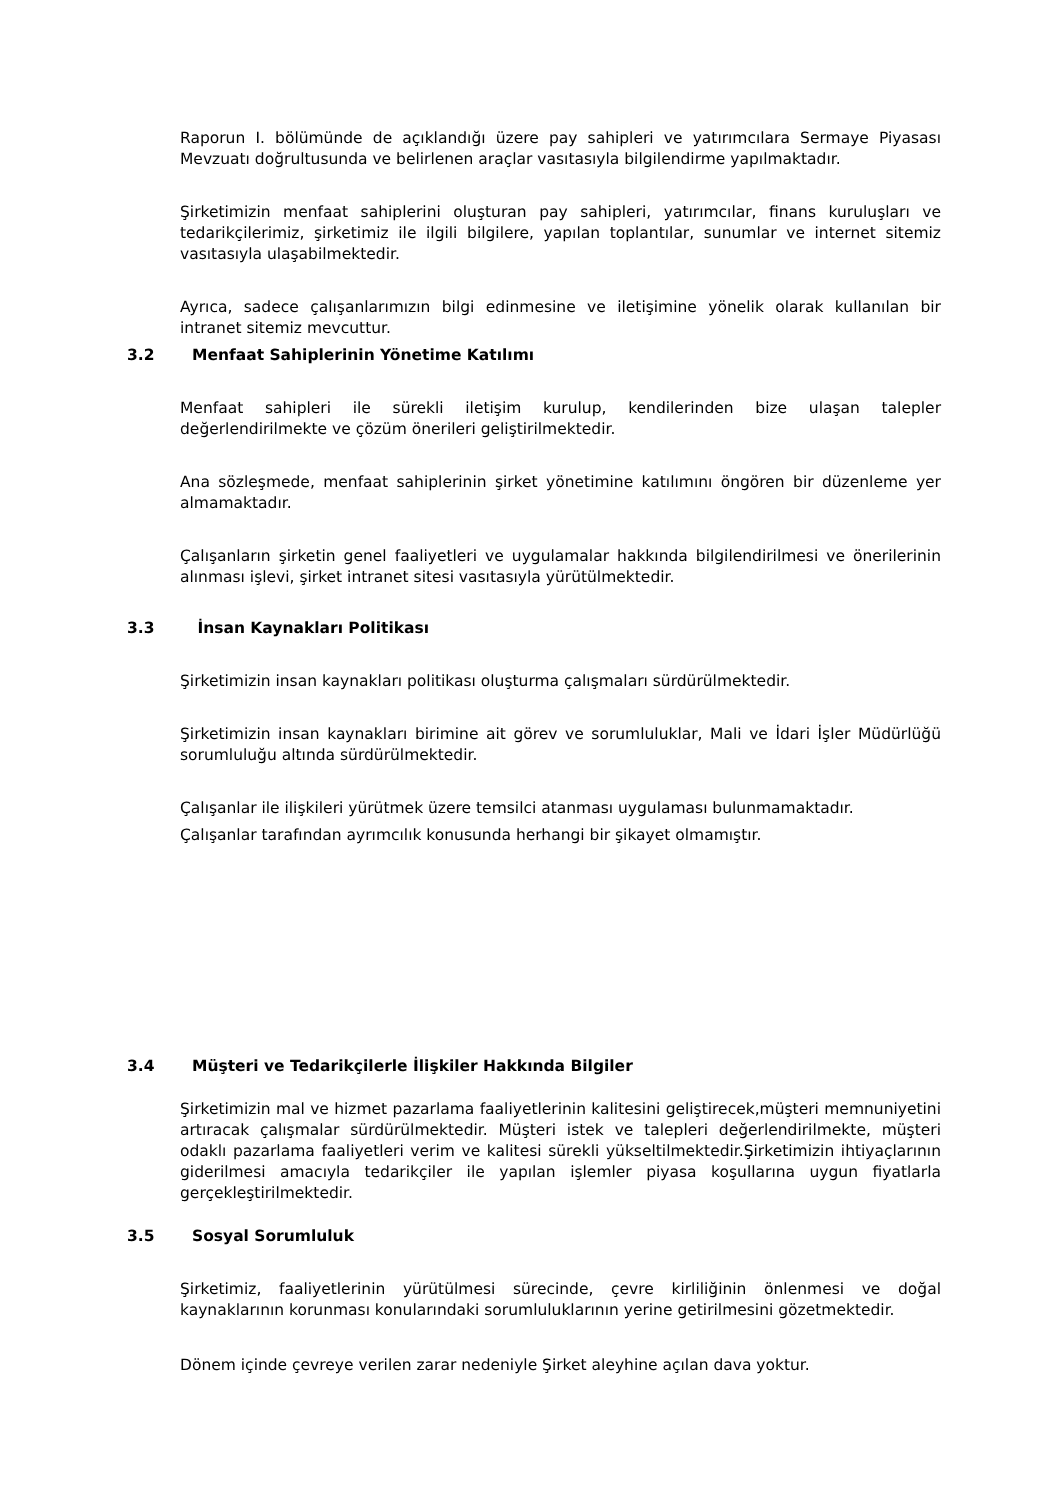Raporun I. bölümünde de açıklandığı üzere pay sahipleri ve yatırımcılara Sermaye Piyasası Mevzuatı doğrultusunda ve belirlenen araçlar vasıtasıyla bilgilendirme yapılmaktadır.
Şirketimizin menfaat sahiplerini oluşturan pay sahipleri, yatırımcılar, finans kuruluşları ve tedarikçilerimiz, şirketimiz ile ilgili bilgilere, yapılan toplantılar, sunumlar ve internet sitemiz vasıtasıyla ulaşabilmektedir.
Ayrıca, sadece çalışanlarımızın bilgi edinmesine ve iletişimine yönelik olarak kullanılan bir intranet sitemiz mevcuttur.
3.2 Menfaat Sahiplerinin Yönetime Katılımı
Menfaat sahipleri ile sürekli iletişim kurulup, kendilerinden bize ulaşan talepler değerlendirilmekte ve çözüm önerileri geliştirilmektedir.
Ana sözleşmede, menfaat sahiplerinin şirket yönetimine katılımını öngören bir düzenleme yer almamaktadır.
Çalışanların şirketin genel faaliyetleri ve uygulamalar hakkında bilgilendirilmesi ve önerilerinin alınması işlevi, şirket intranet sitesi vasıtasıyla yürütülmektedir.
3.3 İnsan Kaynakları Politikası
Şirketimizin insan kaynakları politikası oluşturma çalışmaları sürdürülmektedir.
Şirketimizin insan kaynakları birimine ait görev ve sorumluluklar, Mali ve İdari İşler Müdürlüğü sorumluluğu altında sürdürülmektedir.
Çalışanlar ile ilişkileri yürütmek üzere temsilci atanması uygulaması bulunmamaktadır.
Çalışanlar tarafından ayrımcılık konusunda herhangi bir şikayet olmamıştır.
3.4 Müşteri ve Tedarikçilerle İlişkiler Hakkında Bilgiler
Şirketimizin mal ve hizmet pazarlama faaliyetlerinin kalitesini geliştirecek,müşteri memnuniyetini artıracak çalışmalar sürdürülmektedir. Müşteri istek ve talepleri değerlendirilmekte, müşteri odaklı pazarlama faaliyetleri verim ve kalitesi sürekli yükseltilmektedir.Şirketimizin ihtiyaçlarının giderilmesi amacıyla tedarikçiler ile yapılan işlemler piyasa koşullarına uygun fiyatlarla gerçekleştirilmektedir.
3.5 Sosyal Sorumluluk
Şirketimiz, faaliyetlerinin yürütülmesi sürecinde, çevre kirliliğinin önlenmesi ve doğal kaynaklarının korunması konularındaki sorumluluklarının yerine getirilmesini gözetmektedir.
Dönem içinde çevreye verilen zarar nedeniyle Şirket aleyhine açılan dava yoktur.